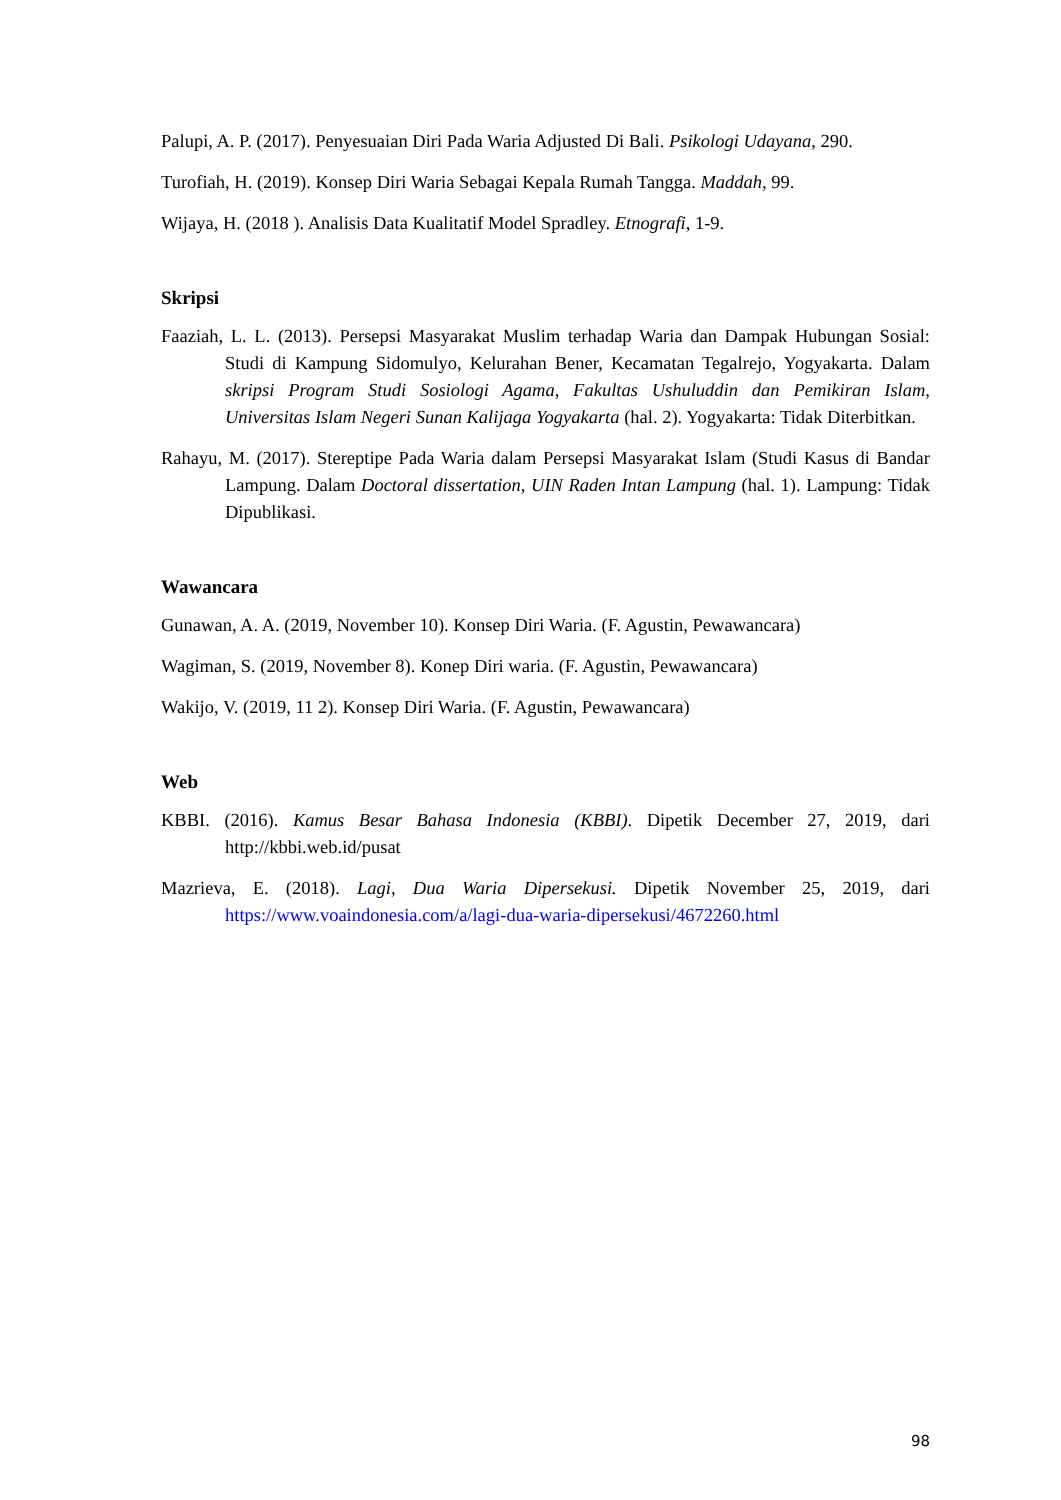Palupi, A. P. (2017). Penyesuaian Diri Pada Waria Adjusted Di Bali. Psikologi Udayana, 290.
Turofiah, H. (2019). Konsep Diri Waria Sebagai Kepala Rumah Tangga. Maddah, 99.
Wijaya, H. (2018 ). Analisis Data Kualitatif Model Spradley. Etnografi, 1-9.
Skripsi
Faaziah, L. L. (2013). Persepsi Masyarakat Muslim terhadap Waria dan Dampak Hubungan Sosial: Studi di Kampung Sidomulyo, Kelurahan Bener, Kecamatan Tegalrejo, Yogyakarta. Dalam skripsi Program Studi Sosiologi Agama, Fakultas Ushuluddin dan Pemikiran Islam, Universitas Islam Negeri Sunan Kalijaga Yogyakarta (hal. 2). Yogyakarta: Tidak Diterbitkan.
Rahayu, M. (2017). Stereptipe Pada Waria dalam Persepsi Masyarakat Islam (Studi Kasus di Bandar Lampung. Dalam Doctoral dissertation, UIN Raden Intan Lampung (hal. 1). Lampung: Tidak Dipublikasi.
Wawancara
Gunawan, A. A. (2019, November 10). Konsep Diri Waria. (F. Agustin, Pewawancara)
Wagiman, S. (2019, November 8). Konep Diri waria. (F. Agustin, Pewawancara)
Wakijo, V. (2019, 11 2). Konsep Diri Waria. (F. Agustin, Pewawancara)
Web
KBBI. (2016). Kamus Besar Bahasa Indonesia (KBBI). Dipetik December 27, 2019, dari http://kbbi.web.id/pusat
Mazrieva, E. (2018). Lagi, Dua Waria Dipersekusi. Dipetik November 25, 2019, dari https://www.voaindonesia.com/a/lagi-dua-waria-dipersekusi/4672260.html
98